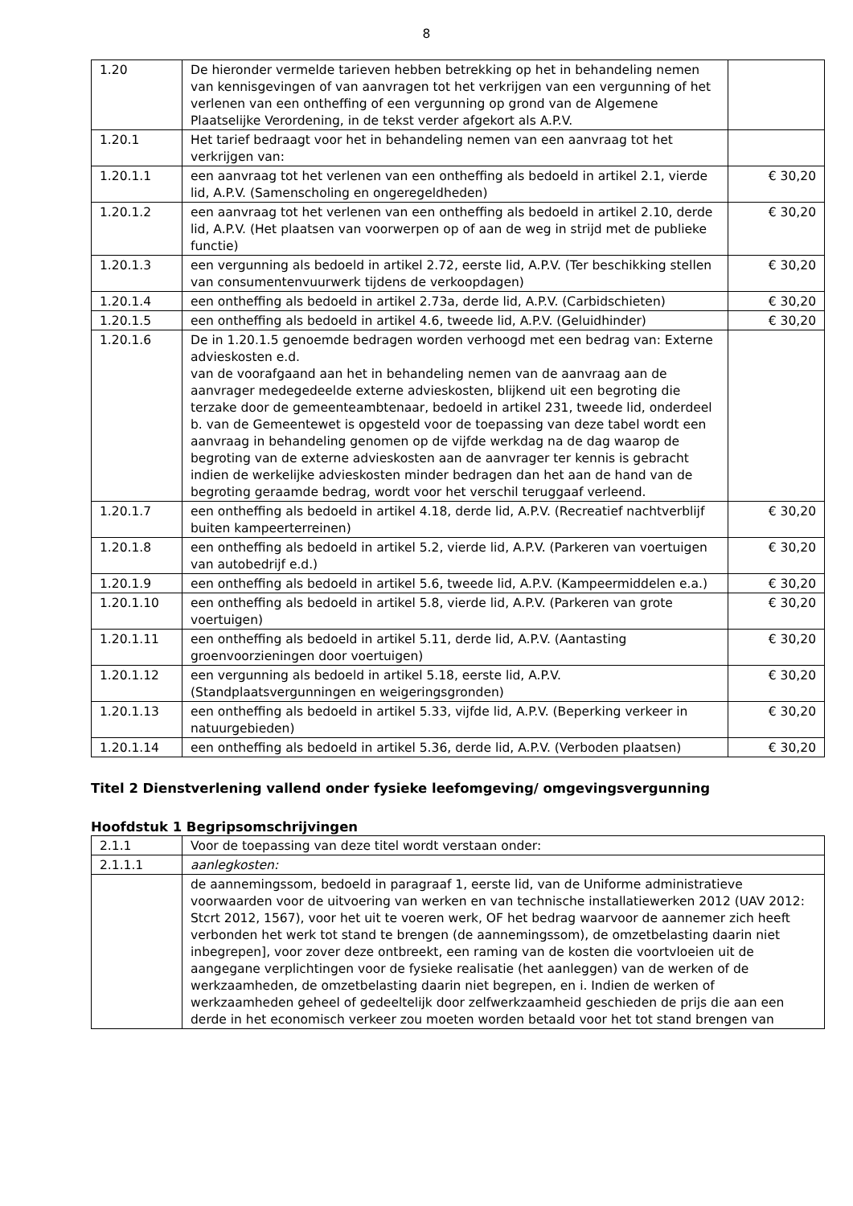8
| 1.20 | De hieronder vermelde tarieven hebben betrekking op het in behandeling nemen van kennisgevingen of van aanvragen tot het verkrijgen van een vergunning of het verlenen van een ontheffing of een vergunning op grond van de Algemene Plaatselijke Verordening, in de tekst verder afgekort als A.P.V. | |
| 1.20.1 | Het tarief bedraagt voor het in behandeling nemen van een aanvraag tot het verkrijgen van: | |
| 1.20.1.1 | een aanvraag tot het verlenen van een ontheffing als bedoeld in artikel 2.1, vierde lid, A.P.V. (Samenscholing en ongeregeldheden) | € 30,20 |
| 1.20.1.2 | een aanvraag tot het verlenen van een ontheffing als bedoeld in artikel 2.10, derde lid, A.P.V. (Het plaatsen van voorwerpen op of aan de weg in strijd met de publieke functie) | € 30,20 |
| 1.20.1.3 | een vergunning als bedoeld in artikel 2.72, eerste lid, A.P.V. (Ter beschikking stellen van consumentenvuurwerk tijdens de verkoopdagen) | € 30,20 |
| 1.20.1.4 | een ontheffing als bedoeld in artikel 2.73a, derde lid, A.P.V. (Carbidschieten) | € 30,20 |
| 1.20.1.5 | een ontheffing als bedoeld in artikel 4.6, tweede lid, A.P.V. (Geluidhinder) | € 30,20 |
| 1.20.1.6 | De in 1.20.1.5 genoemde bedragen worden verhoogd met een bedrag van: Externe advieskosten e.d. van de voorafgaand aan het in behandeling nemen van de aanvraag aan de aanvrager medegedeelde externe advieskosten, blijkend uit een begroting die terzake door de gemeenteambtenaar, bedoeld in artikel 231, tweede lid, onderdeel b. van de Gemeentewet is opgesteld voor de toepassing van deze tabel wordt een aanvraag in behandeling genomen op de vijfde werkdag na de dag waarop de begroting van de externe advieskosten aan de aanvrager ter kennis is gebracht indien de werkelijke advieskosten minder bedragen dan het aan de hand van de begroting geraamde bedrag, wordt voor het verschil teruggaaf verleend. | |
| 1.20.1.7 | een ontheffing als bedoeld in artikel 4.18, derde lid, A.P.V. (Recreatief nachtverblijf buiten kampeerterreinen) | € 30,20 |
| 1.20.1.8 | een ontheffing als bedoeld in artikel 5.2, vierde lid, A.P.V. (Parkeren van voertuigen van autobedrijf e.d.) | € 30,20 |
| 1.20.1.9 | een ontheffing als bedoeld in artikel 5.6, tweede lid, A.P.V. (Kampeermiddelen e.a.) | € 30,20 |
| 1.20.1.10 | een ontheffing als bedoeld in artikel 5.8, vierde lid, A.P.V. (Parkeren van grote voertuigen) | € 30,20 |
| 1.20.1.11 | een ontheffing als bedoeld in artikel 5.11, derde lid, A.P.V. (Aantasting groenvoorzieningen door voertuigen) | € 30,20 |
| 1.20.1.12 | een vergunning als bedoeld in artikel 5.18, eerste lid, A.P.V. (Standplaatsvergunningen en weigeringsgronden) | € 30,20 |
| 1.20.1.13 | een ontheffing als bedoeld in artikel 5.33, vijfde lid, A.P.V. (Beperking verkeer in natuurgebieden) | € 30,20 |
| 1.20.1.14 | een ontheffing als bedoeld in artikel 5.36, derde lid, A.P.V. (Verboden plaatsen) | € 30,20 |
Titel 2 Dienstverlening vallend onder fysieke leefomgeving/ omgevingsvergunning
Hoofdstuk 1 Begripsomschrijvingen
| 2.1.1 | Voor de toepassing van deze titel wordt verstaan onder: |
| 2.1.1.1 | aanlegkosten: |
| | de aannemingssom, bedoeld in paragraaf 1, eerste lid, van de Uniforme administratieve voorwaarden voor de uitvoering van werken en van technische installatiewerken 2012 (UAV 2012: Stcrt 2012, 1567), voor het uit te voeren werk, OF het bedrag waarvoor de aannemer zich heeft verbonden het werk tot stand te brengen (de aannemingssom), de omzetbelasting daarin niet inbegrepen], voor zover deze ontbreekt, een raming van de kosten die voortvloeien uit de aangegane verplichtingen voor de fysieke realisatie (het aanleggen) van de werken of de werkzaamheden, de omzetbelasting daarin niet begrepen, en i. Indien de werken of werkzaamheden geheel of gedeeltelijk door zelfwerkzaamheid geschieden de prijs die aan een derde in het economisch verkeer zou moeten worden betaald voor het tot stand brengen van |